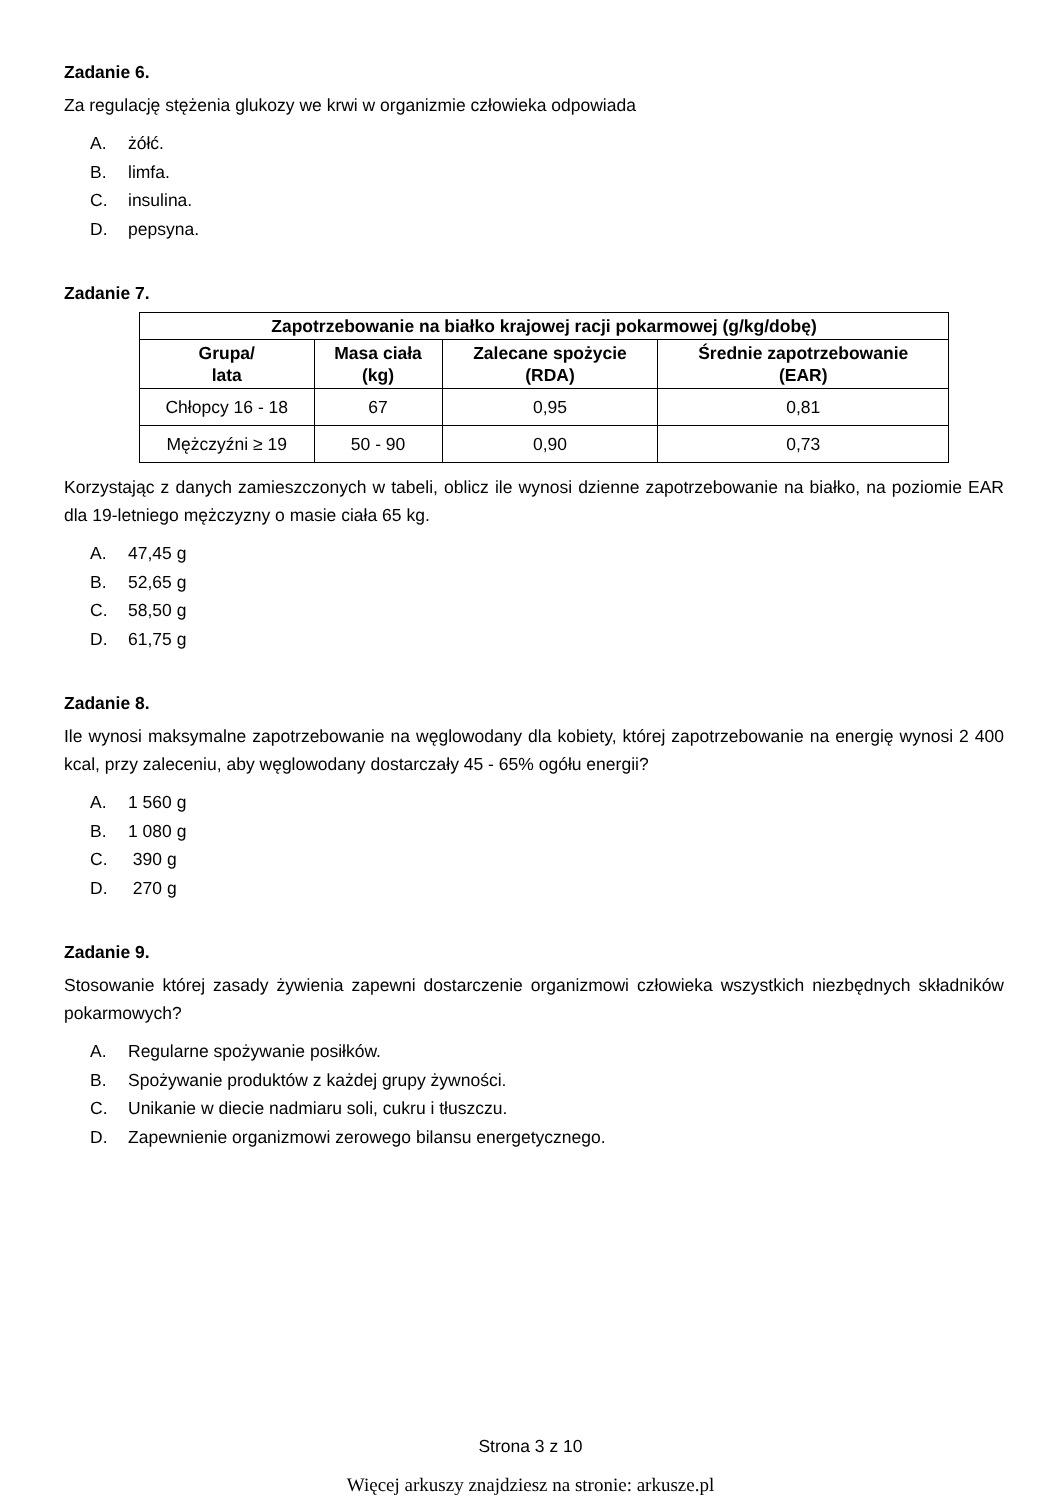Zadanie 6.
Za regulację stężenia glukozy we krwi w organizmie człowieka odpowiada
A. żółć.
B. limfa.
C. insulina.
D. pepsyna.
Zadanie 7.
| Zapotrzebowanie na białko krajowej racji pokarmowej (g/kg/dobę) | | | |
| --- | --- | --- | --- |
| Grupa/ lata | Masa ciała (kg) | Zalecane spożycie (RDA) | Średnie zapotrzebowanie (EAR) |
| Chłopcy 16 - 18 | 67 | 0,95 | 0,81 |
| Mężczyźni ≥ 19 | 50 - 90 | 0,90 | 0,73 |
Korzystając z danych zamieszczonych w tabeli, oblicz ile wynosi dzienne zapotrzebowanie na białko, na poziomie EAR dla 19-letniego mężczyzny o masie ciała 65 kg.
A. 47,45 g
B. 52,65 g
C. 58,50 g
D. 61,75 g
Zadanie 8.
Ile wynosi maksymalne zapotrzebowanie na węglowodany dla kobiety, której zapotrzebowanie na energię wynosi 2 400 kcal, przy zaleceniu, aby węglowodany dostarczały 45 - 65% ogółu energii?
A. 1 560 g
B. 1 080 g
C. 390 g
D. 270 g
Zadanie 9.
Stosowanie której zasady żywienia zapewni dostarczenie organizmowi człowieka wszystkich niezbędnych składników pokarmowych?
A. Regularne spożywanie posiłków.
B. Spożywanie produktów z każdej grupy żywności.
C. Unikanie w diecie nadmiaru soli, cukru i tłuszczu.
D. Zapewnienie organizmowi zerowego bilansu energetycznego.
Strona 3 z 10
Więcej arkuszy znajdziesz na stronie: arkusze.pl